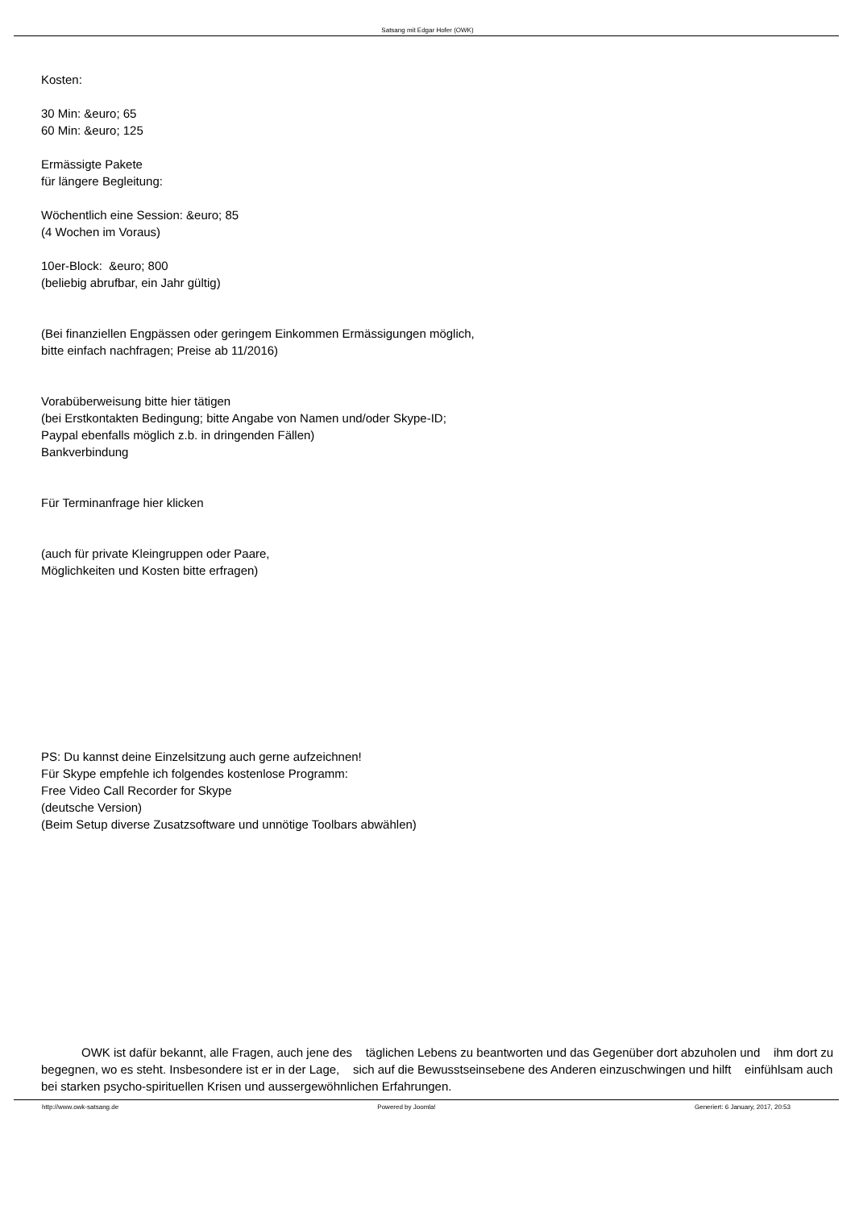Satsang mit Edgar Hofer (OWK)
Kosten:
30 Min: &euro; 65
60 Min: &euro; 125
Ermässigte Pakete
für längere Begleitung:
Wöchentlich eine Session: &euro; 85
(4 Wochen im Voraus)
10er-Block: &euro; 800
(beliebig abrufbar, ein Jahr gültig)
(Bei finanziellen Engpässen oder geringem Einkommen Ermässigungen möglich,
bitte einfach nachfragen; Preise ab 11/2016)
Vorabüberweisung bitte hier tätigen
(bei Erstkontakten Bedingung; bitte Angabe von Namen und/oder Skype-ID;
Paypal ebenfalls möglich z.b. in dringenden Fällen)
Bankverbindung
Für Terminanfrage hier klicken
(auch für private Kleingruppen oder Paare,
Möglichkeiten und Kosten bitte erfragen)
PS: Du kannst deine Einzelsitzung auch gerne aufzeichnen!
Für Skype empfehle ich folgendes kostenlose Programm:
Free Video Call Recorder for Skype
(deutsche Version)
(Beim Setup diverse Zusatzsoftware und unnötige Toolbars abwählen)
OWK ist dafür bekannt, alle Fragen, auch jene des täglichen Lebens zu beantworten und das Gegenüber dort abzuholen und ihm dort zu begegnen, wo es steht. Insbesondere ist er in der Lage, sich auf die Bewusstseinsebene des Anderen einzuschwingen und hilft einfühlsam auch bei starken psycho-spirituellen Krisen und aussergewöhnlichen Erfahrungen.
http://www.owk-satsang.de Powered by Joomla! Generiert: 6 January, 2017, 20:53